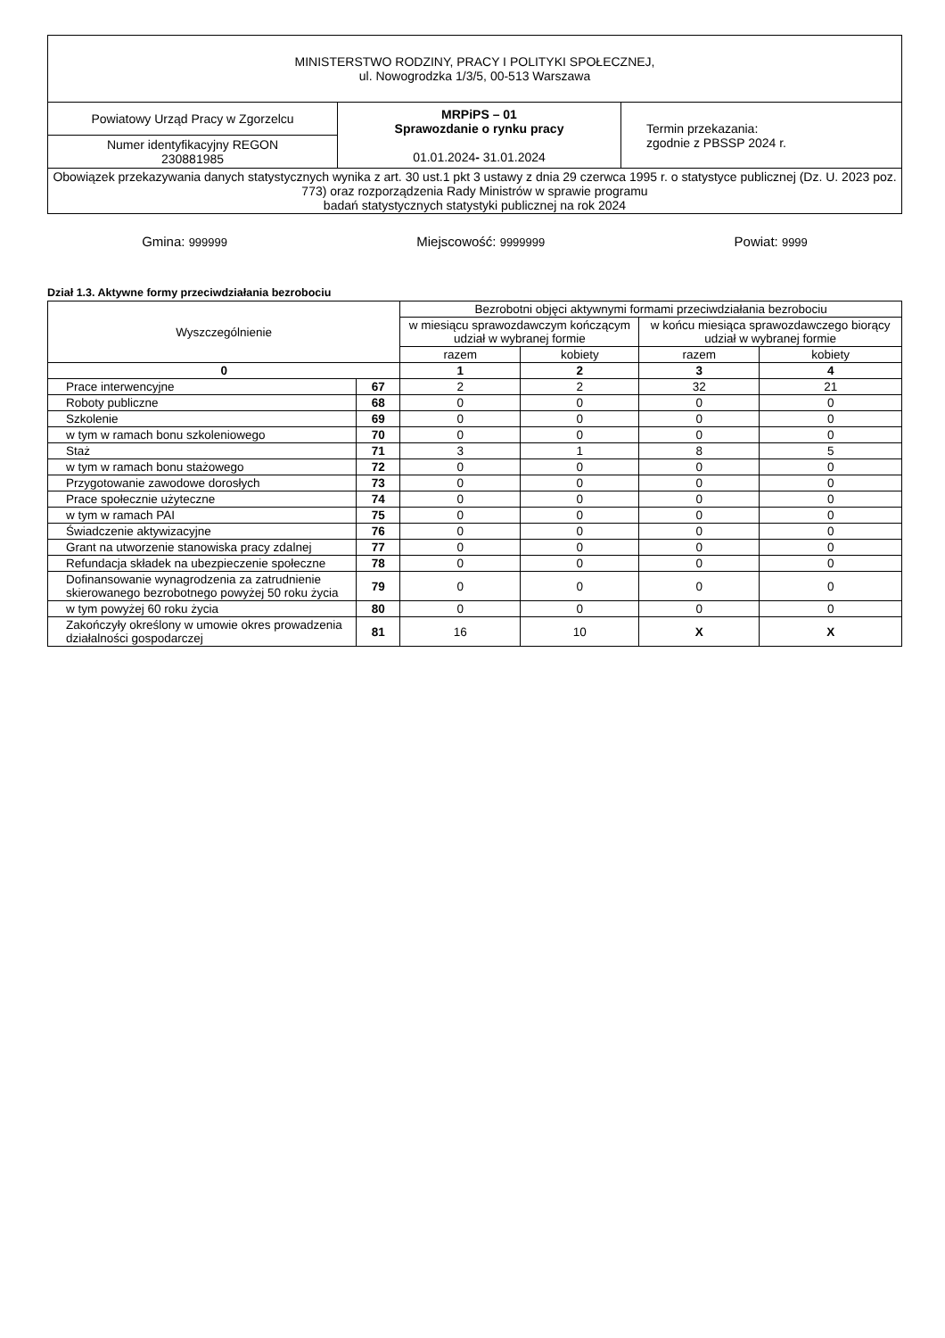| MINISTERSTWO RODZINY, PRACY I POLITYKI SPOŁECZNEJ, ul. Nowogrodzka 1/3/5, 00-513 Warszawa | | |
| Powiatowy Urząd Pracy w Zgorzelcu | MRPiPS – 01 Sprawozdanie o rynku pracy 01.01.2024 - 31.01.2024 | Termin przekazania: zgodnie z PBSSP 2024 r. |
| Numer identyfikacyjny REGON 230881985 | | |
| Obowiązek przekazywania danych statystycznych wynika z art. 30 ust.1 pkt 3 ustawy z dnia 29 czerwca 1995 r. o statystyce publicznej (Dz. U. 2023 poz. 773) oraz rozporządzenia Rady Ministrów w sprawie programu badań statystycznych statystyki publicznej na rok 2024 | | |
Gmina: 999999
Miejscowość: 9999999
Powiat: 9999
Dział 1.3. Aktywne formy przeciwdziałania bezrobociu
| Wyszczególnienie | | Bezrobotni objęci aktywnymi formami przeciwdziałania bezrobociu | | | |
| --- | --- | --- | --- | --- | --- |
| | | w miesiącu sprawozdawczym kończącym udział w wybranej formie | | w końcu miesiąca sprawozdawczego biorący udział w wybranej formie | |
| | | razem | kobiety | razem | kobiety |
| 0 | | 1 | 2 | 3 | 4 |
| Prace interwencyjne | 67 | 2 | 2 | 32 | 21 |
| Roboty publiczne | 68 | 0 | 0 | 0 | 0 |
| Szkolenie | 69 | 0 | 0 | 0 | 0 |
| w tym w ramach bonu szkoleniowego | 70 | 0 | 0 | 0 | 0 |
| Staż | 71 | 3 | 1 | 8 | 5 |
| w tym w ramach bonu stażowego | 72 | 0 | 0 | 0 | 0 |
| Przygotowanie zawodowe dorosłych | 73 | 0 | 0 | 0 | 0 |
| Prace społecznie użyteczne | 74 | 0 | 0 | 0 | 0 |
| w tym w ramach PAI | 75 | 0 | 0 | 0 | 0 |
| Świadczenie aktywizacyjne | 76 | 0 | 0 | 0 | 0 |
| Grant na utworzenie stanowiska pracy zdalnej | 77 | 0 | 0 | 0 | 0 |
| Refundacja składek na ubezpieczenie społeczne | 78 | 0 | 0 | 0 | 0 |
| Dofinansowanie wynagrodzenia za zatrudnienie skierowanego bezrobotnego powyżej 50 roku życia | 79 | 0 | 0 | 0 | 0 |
| w tym powyżej 60 roku życia | 80 | 0 | 0 | 0 | 0 |
| Zakończyły określony w umowie okres prowadzenia działalności gospodarczej | 81 | 16 | 10 | X | X |